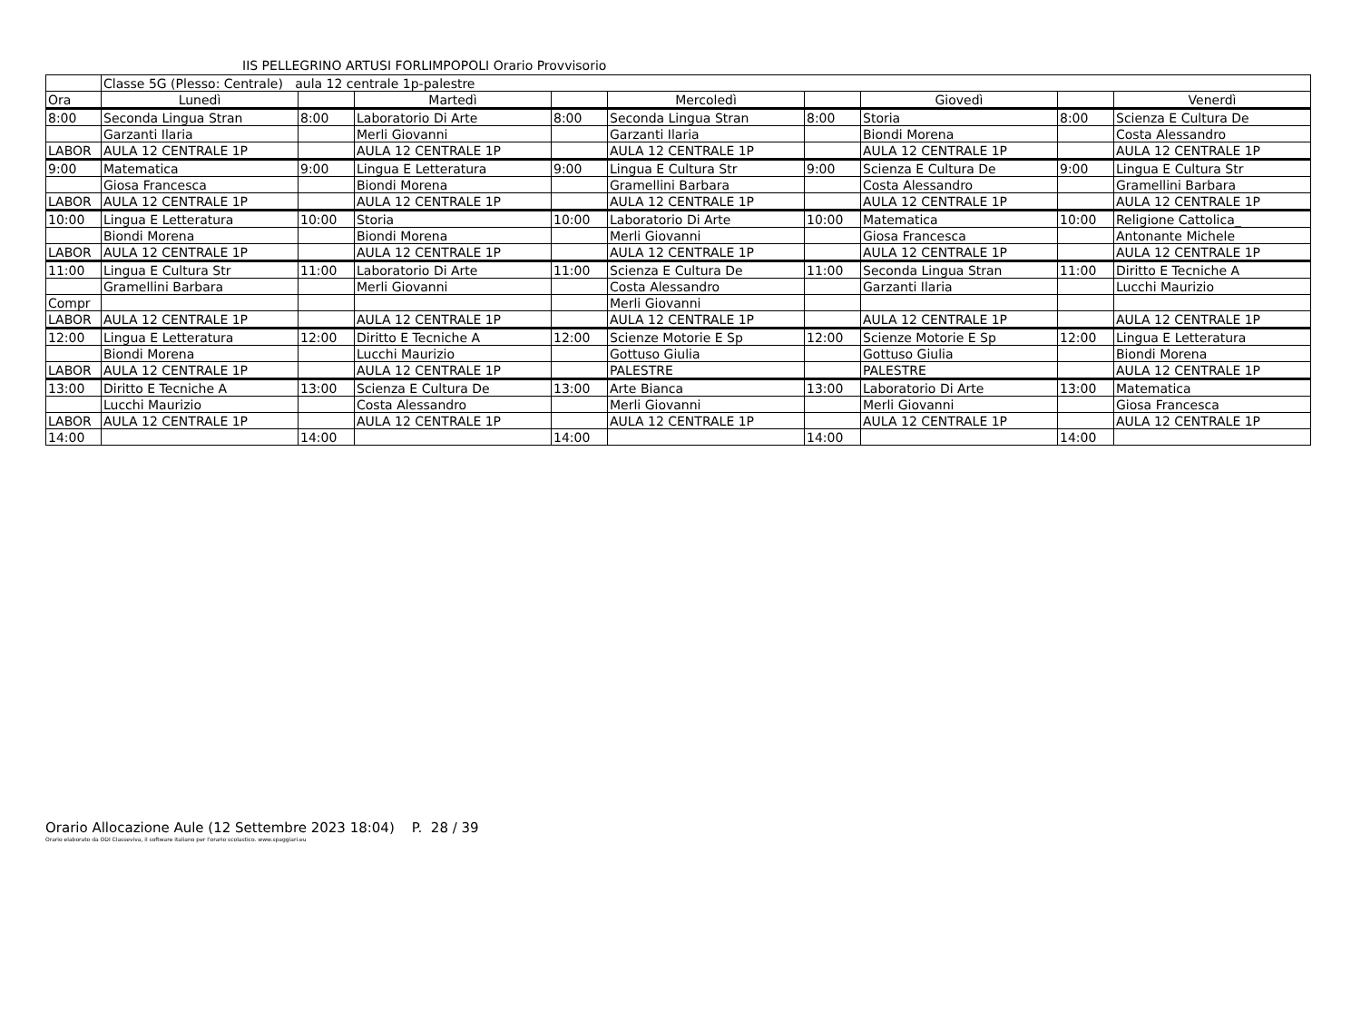IIS PELLEGRINO ARTUSI FORLIMPOPOLI Orario Provvisorio
| | Classe 5G (Plesso: Centrale) aula 12 centrale 1p-palestre | | | | | | | | |
| Ora | Lunedì | | Martedì | | Mercoledì | | Giovedì | | Venerdì |
| 8:00 | Seconda Lingua Stran | 8:00 | Laboratorio Di Arte | 8:00 | Seconda Lingua Stran | 8:00 | Storia | 8:00 | Scienza E Cultura De |
| | Garzanti Ilaria | | Merli Giovanni | | Garzanti Ilaria | | Biondi Morena | | Costa Alessandro |
| LABOR | AULA 12 CENTRALE 1P | | AULA 12 CENTRALE 1P | | AULA 12 CENTRALE 1P | | AULA 12 CENTRALE 1P | | AULA 12 CENTRALE 1P |
| 9:00 | Matematica | 9:00 | Lingua E Letteratura | 9:00 | Lingua E Cultura Str | 9:00 | Scienza E Cultura De | 9:00 | Lingua E Cultura Str |
| | Giosa Francesca | | Biondi Morena | | Gramellini Barbara | | Costa Alessandro | | Gramellini Barbara |
| LABOR | AULA 12 CENTRALE 1P | | AULA 12 CENTRALE 1P | | AULA 12 CENTRALE 1P | | AULA 12 CENTRALE 1P | | AULA 12 CENTRALE 1P |
| 10:00 | Lingua E Letteratura | 10:00 | Storia | 10:00 | Laboratorio Di Arte | 10:00 | Matematica | 10:00 | Religione Cattolica_ |
| | Biondi Morena | | Biondi Morena | | Merli Giovanni | | Giosa Francesca | | Antonante Michele |
| LABOR | AULA 12 CENTRALE 1P | | AULA 12 CENTRALE 1P | | AULA 12 CENTRALE 1P | | AULA 12 CENTRALE 1P | | AULA 12 CENTRALE 1P |
| 11:00 | Lingua E Cultura Str | 11:00 | Laboratorio Di Arte | 11:00 | Scienza E Cultura De | 11:00 | Seconda Lingua Stran | 11:00 | Diritto E Tecniche A |
| | Gramellini Barbara | | Merli Giovanni | | Costa Alessandro | | Garzanti Ilaria | | Lucchi Maurizio |
| Compr | | | | | Merli Giovanni | | | | |
| LABOR | AULA 12 CENTRALE 1P | | AULA 12 CENTRALE 1P | | AULA 12 CENTRALE 1P | | AULA 12 CENTRALE 1P | | AULA 12 CENTRALE 1P |
| 12:00 | Lingua E Letteratura | 12:00 | Diritto E Tecniche A | 12:00 | Scienze Motorie E Sp | 12:00 | Scienze Motorie E Sp | 12:00 | Lingua E Letteratura |
| | Biondi Morena | | Lucchi Maurizio | | Gottuso Giulia | | Gottuso Giulia | | Biondi Morena |
| LABOR | AULA 12 CENTRALE 1P | | AULA 12 CENTRALE 1P | | PALESTRE | | PALESTRE | | AULA 12 CENTRALE 1P |
| 13:00 | Diritto E Tecniche A | 13:00 | Scienza E Cultura De | 13:00 | Arte Bianca | 13:00 | Laboratorio Di Arte | 13:00 | Matematica |
| | Lucchi Maurizio | | Costa Alessandro | | Merli Giovanni | | Merli Giovanni | | Giosa Francesca |
| LABOR | AULA 12 CENTRALE 1P | | AULA 12 CENTRALE 1P | | AULA 12 CENTRALE 1P | | AULA 12 CENTRALE 1P | | AULA 12 CENTRALE 1P |
| 14:00 | | 14:00 | | 14:00 | | 14:00 | | 14:00 | |
Orario Allocazione Aule (12 Settembre 2023 18:04) P. 28 / 39
Orario elaborato da ODI Classeviva, il software italiano per l'orario scolastico. www.spaggiari.eu